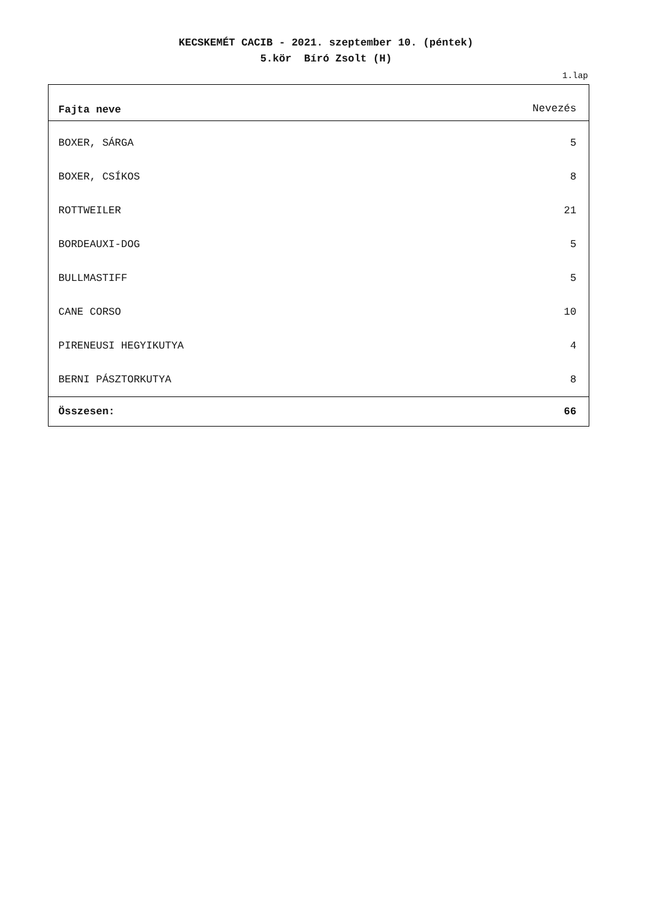KECSKEMÉT CACIB - 2021. szeptember 10. (péntek)
5.kör Bíró Zsolt (H)
1.lap
| Fajta neve | Nevezés |
| --- | --- |
| BOXER, SÁRGA | 5 |
| BOXER, CSÍKOS | 8 |
| ROTTWEILER | 21 |
| BORDEAUXI-DOG | 5 |
| BULLMASTIFF | 5 |
| CANE CORSO | 10 |
| PIRENEUSI HEGYIKUTYA | 4 |
| BERNI PÁSZTORKUTYA | 8 |
| Összesen: | 66 |